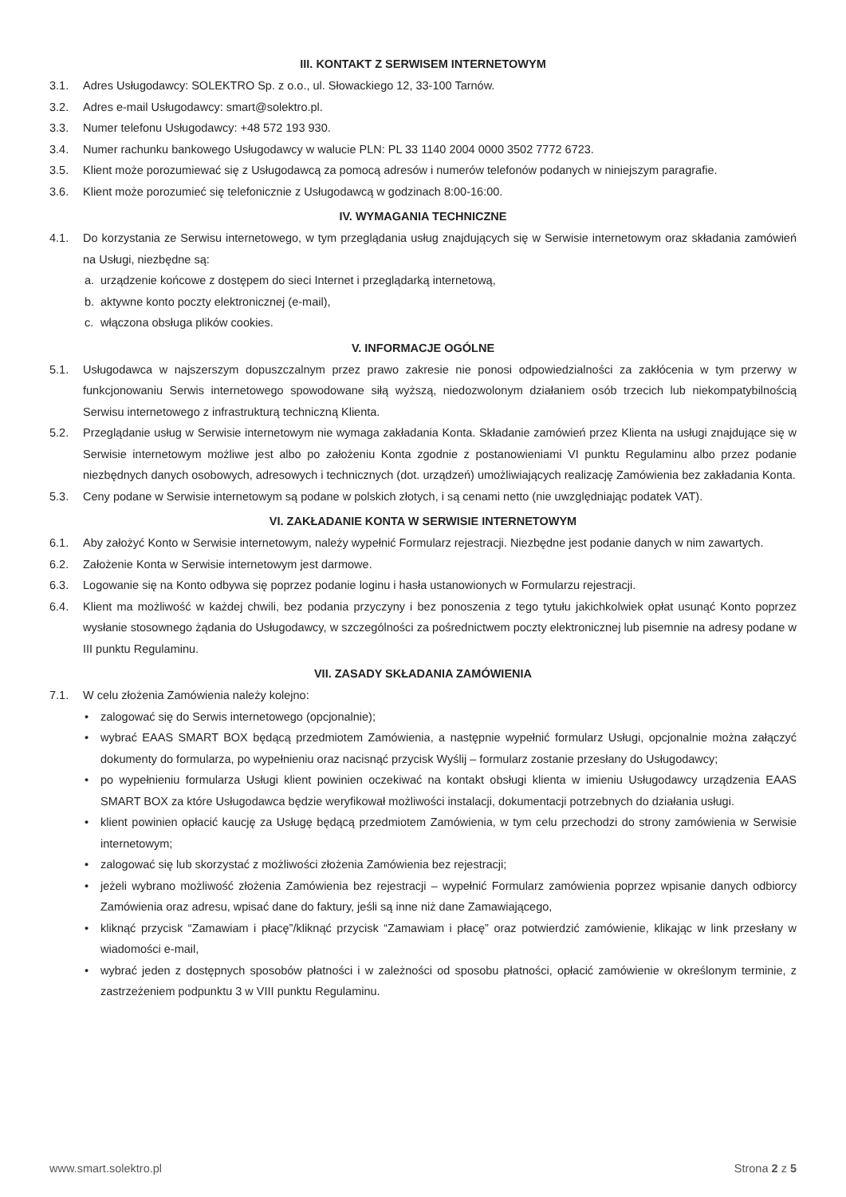III. KONTAKT Z SERWISEM INTERNETOWYM
3.1. Adres Usługodawcy: SOLEKTRO Sp. z o.o., ul. Słowackiego 12, 33-100 Tarnów.
3.2. Adres e-mail Usługodawcy: smart@solektro.pl.
3.3. Numer telefonu Usługodawcy: +48 572 193 930.
3.4. Numer rachunku bankowego Usługodawcy w walucie PLN: PL 33 1140 2004 0000 3502 7772 6723.
3.5. Klient może porozumiewać się z Usługodawcą za pomocą adresów i numerów telefonów podanych w niniejszym paragrafie.
3.6. Klient może porozumieć się telefonicznie z Usługodawcą w godzinach 8:00-16:00.
IV. WYMAGANIA TECHNICZNE
4.1. Do korzystania ze Serwisu internetowego, w tym przeglądania usług znajdujących się w Serwisie internetowym oraz składania zamówień na Usługi, niezbędne są:
a. urządzenie końcowe z dostępem do sieci Internet i przeglądarką internetową,
b. aktywne konto poczty elektronicznej (e-mail),
c. włączona obsługa plików cookies.
V. INFORMACJE OGÓLNE
5.1. Usługodawca w najszerszym dopuszczalnym przez prawo zakresie nie ponosi odpowiedzialności za zakłócenia w tym przerwy w funkcjonowaniu Serwis internetowego spowodowane siłą wyższą, niedozwolonym działaniem osób trzecich lub niekompatybilnością Serwisu internetowego z infrastrukturą techniczną Klienta.
5.2. Przeglądanie usług w Serwisie internetowym nie wymaga zakładania Konta. Składanie zamówień przez Klienta na usługi znajdujące się w Serwisie internetowym możliwe jest albo po założeniu Konta zgodnie z postanowieniami VI punktu Regulaminu albo przez podanie niezbędnych danych osobowych, adresowych i technicznych (dot. urządzeń) umożliwiających realizację Zamówienia bez zakładania Konta.
5.3. Ceny podane w Serwisie internetowym są podane w polskich złotych, i są cenami netto (nie uwzględniając podatek VAT).
VI. ZAKŁADANIE KONTA W SERWISIE INTERNETOWYM
6.1. Aby założyć Konto w Serwisie internetowym, należy wypełnić Formularz rejestracji. Niezbędne jest podanie danych w nim zawartych.
6.2. Założenie Konta w Serwisie internetowym jest darmowe.
6.3. Logowanie się na Konto odbywa się poprzez podanie loginu i hasła ustanowionych w Formularzu rejestracji.
6.4. Klient ma możliwość w każdej chwili, bez podania przyczyny i bez ponoszenia z tego tytułu jakichkolwiek opłat usunąć Konto poprzez wysłanie stosownego żądania do Usługodawcy, w szczególności za pośrednictwem poczty elektronicznej lub pisemnie na adresy podane w III punktu Regulaminu.
VII. ZASADY SKŁADANIA ZAMÓWIENIA
7.1. W celu złożenia Zamówienia należy kolejno:
• zalogować się do Serwis internetowego (opcjonalnie);
• wybrać EAAS SMART BOX będącą przedmiotem Zamówienia, a następnie wypełnić formularz Usługi, opcjonalnie można załączyć dokumenty do formularza, po wypełnieniu oraz nacisnąć przycisk Wyślij – formularz zostanie przesłany do Usługodawcy;
• po wypełnieniu formularza Usługi klient powinien oczekiwać na kontakt obsługi klienta w imieniu Usługodawcy urządzenia EAAS SMART BOX za które Usługodawca będzie weryfikował możliwości instalacji, dokumentacji potrzebnych do działania usługi.
• klient powinien opłacić kaucję za Usługę będącą przedmiotem Zamówienia, w tym celu przechodzi do strony zamówienia w Serwisie internetowym;
• zalogować się lub skorzystać z możliwości złożenia Zamówienia bez rejestracji;
• jeżeli wybrano możliwość złożenia Zamówienia bez rejestracji – wypełnić Formularz zamówienia poprzez wpisanie danych odbiorcy Zamówienia oraz adresu, wpisać dane do faktury, jeśli są inne niż dane Zamawiającego,
• kliknąć przycisk “Zamawiam i płacę”/kliknąć przycisk “Zamawiam i płacę” oraz potwierdzić zamówienie, klikając w link przesłany w wiadomości e-mail,
• wybrać jeden z dostępnych sposobów płatności i w zależności od sposobu płatności, opłacić zamówienie w określonym terminie, z zastrzeżeniem podpunktu 3 w VIII punktu Regulaminu.
www.smart.solektro.pl Strona 2 z 5